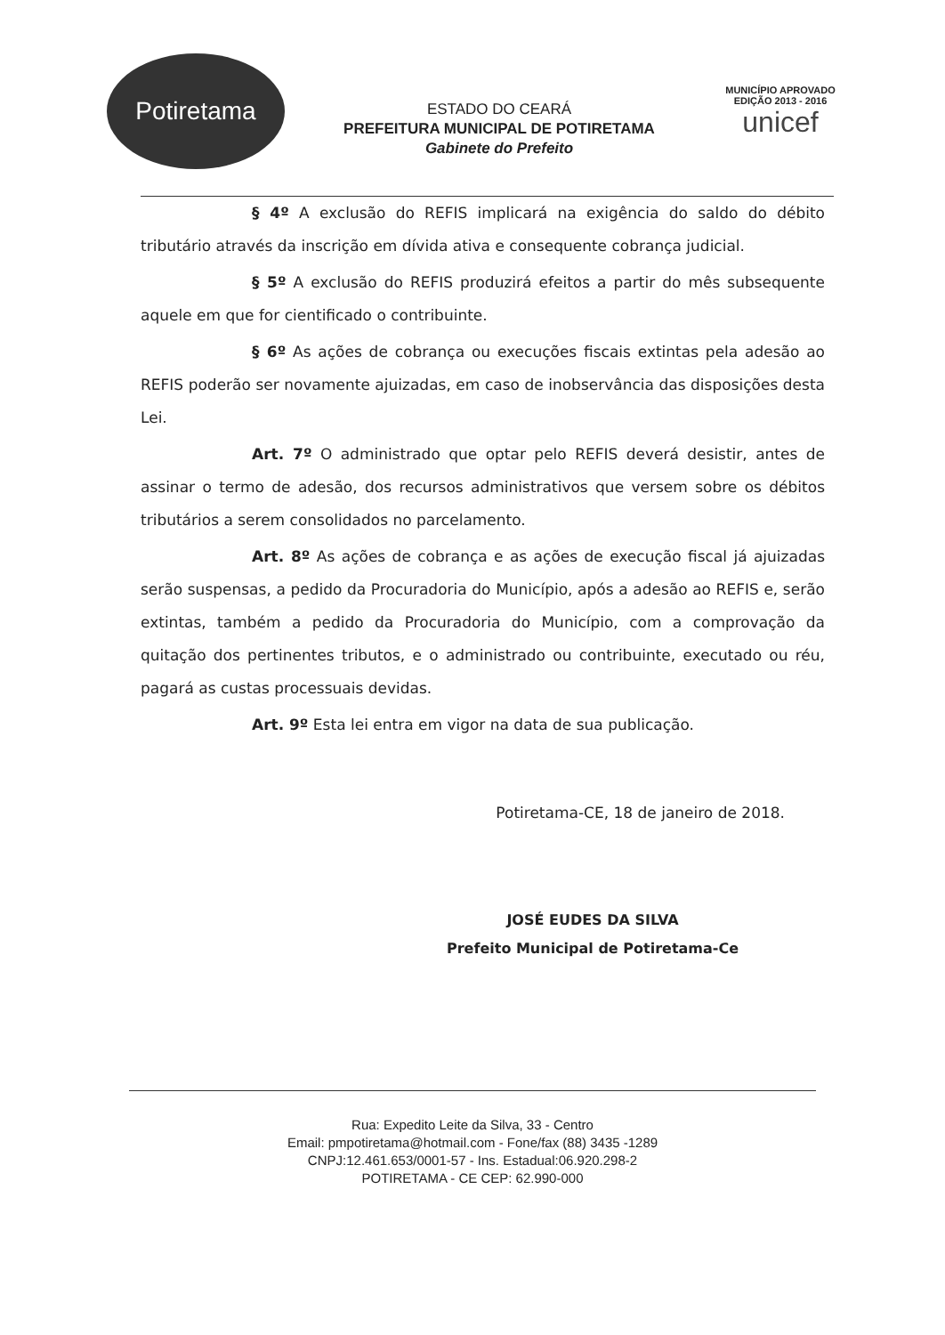Potiretama
ESTADO DO CEARÁ
PREFEITURA MUNICIPAL DE POTIRETAMA
Gabinete do Prefeito
MUNICÍPIO APROVADO
EDIÇÃO 2013 - 2016
unicef
§ 4º A exclusão do REFIS implicará na exigência do saldo do débito tributário através da inscrição em dívida ativa e consequente cobrança judicial.
§ 5º A exclusão do REFIS produzirá efeitos a partir do mês subsequente aquele em que for cientificado o contribuinte.
§ 6º As ações de cobrança ou execuções fiscais extintas pela adesão ao REFIS poderão ser novamente ajuizadas, em caso de inobservância das disposições desta Lei.
Art. 7º O administrado que optar pelo REFIS deverá desistir, antes de assinar o termo de adesão, dos recursos administrativos que versem sobre os débitos tributários a serem consolidados no parcelamento.
Art. 8º As ações de cobrança e as ações de execução fiscal já ajuizadas serão suspensas, a pedido da Procuradoria do Município, após a adesão ao REFIS e, serão extintas, também a pedido da Procuradoria do Município, com a comprovação da quitação dos pertinentes tributos, e o administrado ou contribuinte, executado ou réu, pagará as custas processuais devidas.
Art. 9º Esta lei entra em vigor na data de sua publicação.
Potiretama-CE, 18 de janeiro de 2018.
JOSÉ EUDES DA SILVA
Prefeito Municipal de Potiretama-Ce
Rua: Expedito Leite da Silva, 33 - Centro
Email: pmpotiretama@hotmail.com - Fone/fax (88) 3435 -1289
CNPJ:12.461.653/0001-57 - Ins. Estadual:06.920.298-2
POTIRETAMA - CE CEP: 62.990-000